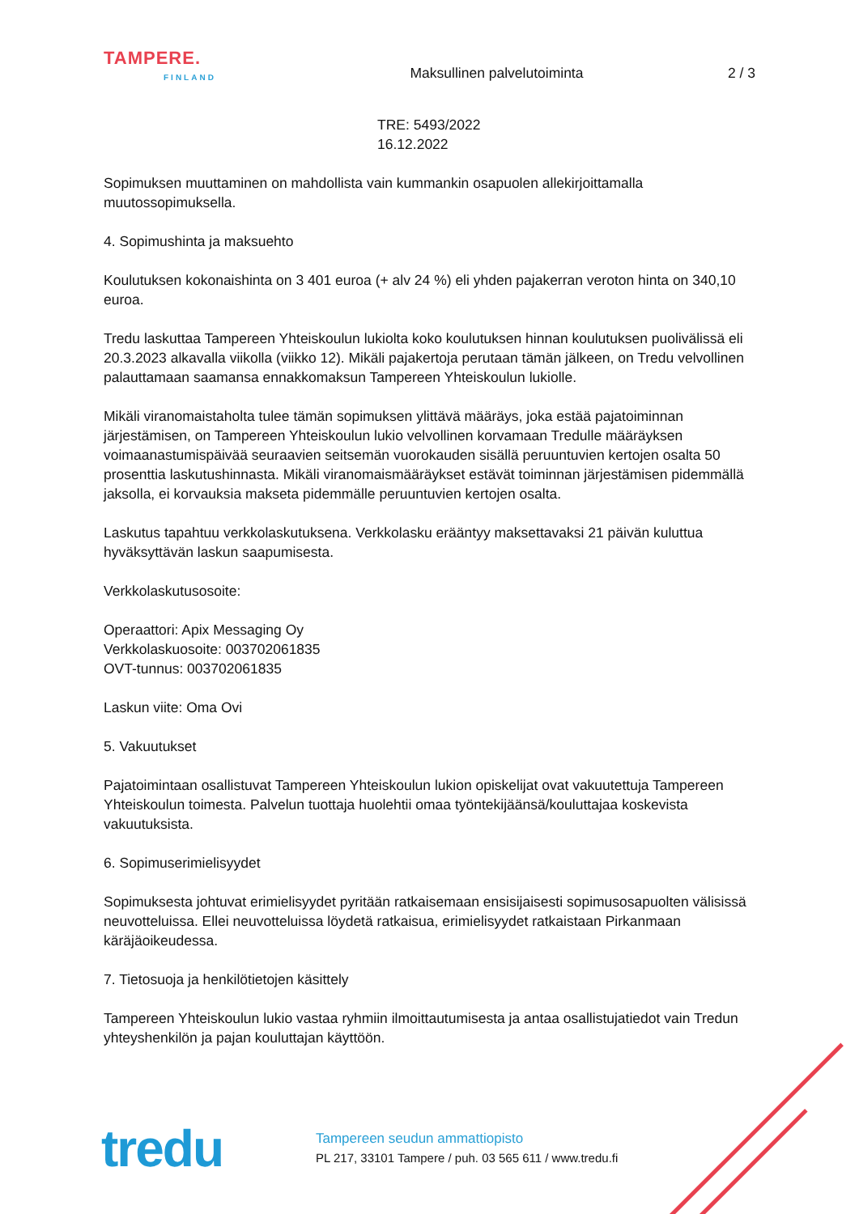TAMPERE.
FINLAND
Maksullinen palvelutoiminta 2 / 3
TRE: 5493/2022
16.12.2022
Sopimuksen muuttaminen on mahdollista vain kummankin osapuolen allekirjoittamalla muutossopimuksella.
4. Sopimushinta ja maksuehto
Koulutuksen kokonaishinta on 3 401 euroa (+ alv 24 %) eli yhden pajakerran veroton hinta on 340,10 euroa.
Tredu laskuttaa Tampereen Yhteiskoulun lukiolta koko koulutuksen hinnan koulutuksen puolivälissä eli 20.3.2023 alkavalla viikolla (viikko 12). Mikäli pajakertoja perutaan tämän jälkeen, on Tredu velvollinen palauttamaan saamansa ennakkomaksun Tampereen Yhteiskoulun lukiolle.
Mikäli viranomaistaholta tulee tämän sopimuksen ylittävä määräys, joka estää pajatoiminnan järjestämisen, on Tampereen Yhteiskoulun lukio velvollinen korvamaan Tredulle määräyksen voimaanastumispäivää seuraavien seitsemän vuorokauden sisällä peruuntuvien kertojen osalta 50 prosenttia laskutushinnasta. Mikäli viranomaismääräykset estävät toiminnan järjestämisen pidemmällä jaksolla, ei korvauksia makseta pidemmälle peruuntuvien kertojen osalta.
Laskutus tapahtuu verkkolaskutuksena. Verkkolasku erääntyy maksettavaksi 21 päivän kuluttua hyväksyttävän laskun saapumisesta.
Verkkolaskutusosoite:
Operaattori: Apix Messaging Oy
Verkkolaskuosoite: 003702061835
OVT-tunnus: 003702061835
Laskun viite: Oma Ovi
5. Vakuutukset
Pajatoimintaan osallistuvat Tampereen Yhteiskoulun lukion opiskelijat ovat vakuutettuja Tampereen Yhteiskoulun toimesta. Palvelun tuottaja huolehtii omaa työntekijäänsä/kouluttajaa koskevista vakuutuksista.
6. Sopimuserimielisyydet
Sopimuksesta johtuvat erimielisyydet pyritään ratkaisemaan ensisijaisesti sopimusosapuolten välisissä neuvotteluissa. Ellei neuvotteluissa löydetä ratkaisua, erimielisyydet ratkaistaan Pirkanmaan käräjäoikeudessa.
7. Tietosuoja ja henkilötietojen käsittely
Tampereen Yhteiskoulun lukio vastaa ryhmiin ilmoittautumisesta ja antaa osallistujatiedot vain Tredun yhteyshenkilön ja pajan kouluttajan käyttöön.
tredu
Tampereen seudun ammattiopisto
PL 217, 33101 Tampere / puh. 03 565 611 / www.tredu.fi